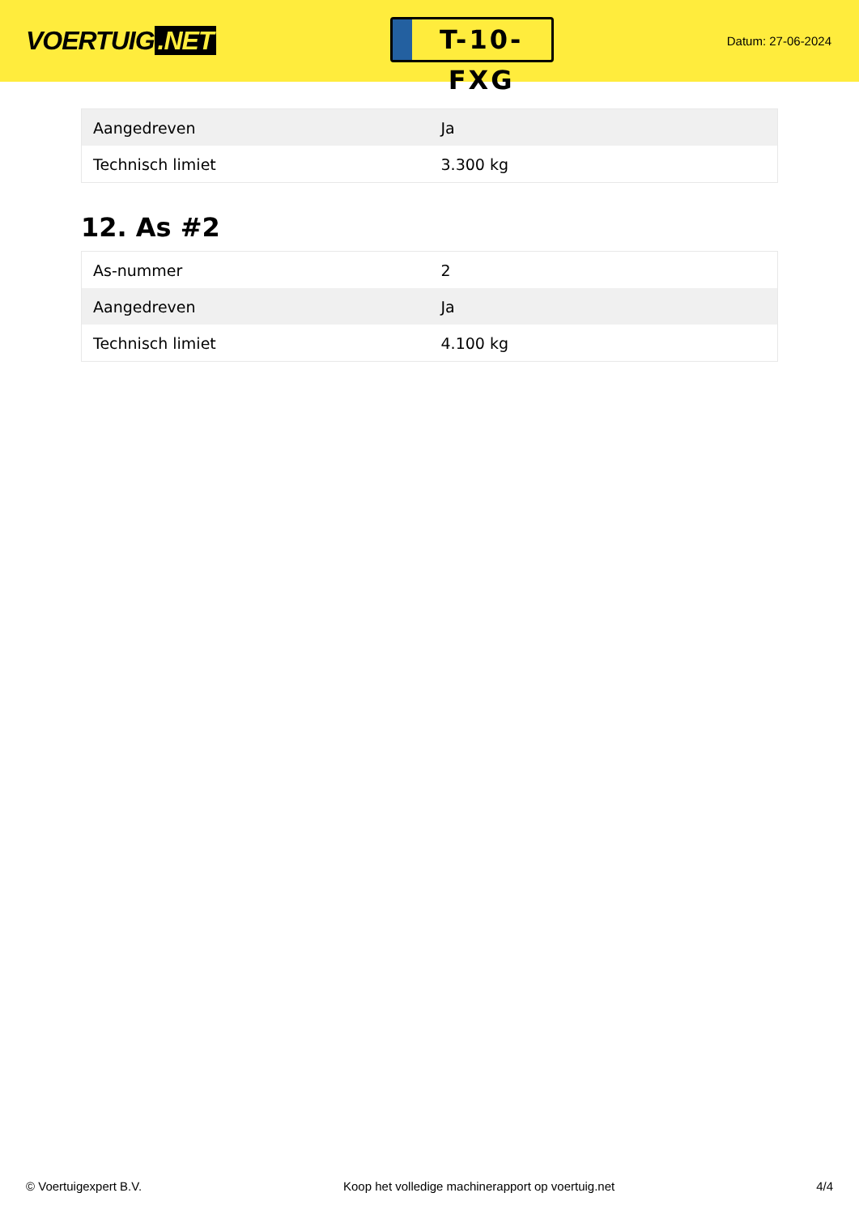VOERTUIG.NET
T-10-FXG
Datum: 27-06-2024
| Aangedreven | Ja |
| Technisch limiet | 3.300 kg |
12. As #2
| As-nummer | 2 |
| Aangedreven | Ja |
| Technisch limiet | 4.100 kg |
© Voertuigexpert B.V. Koop het volledige machinerapport op voertuig.net 4/4